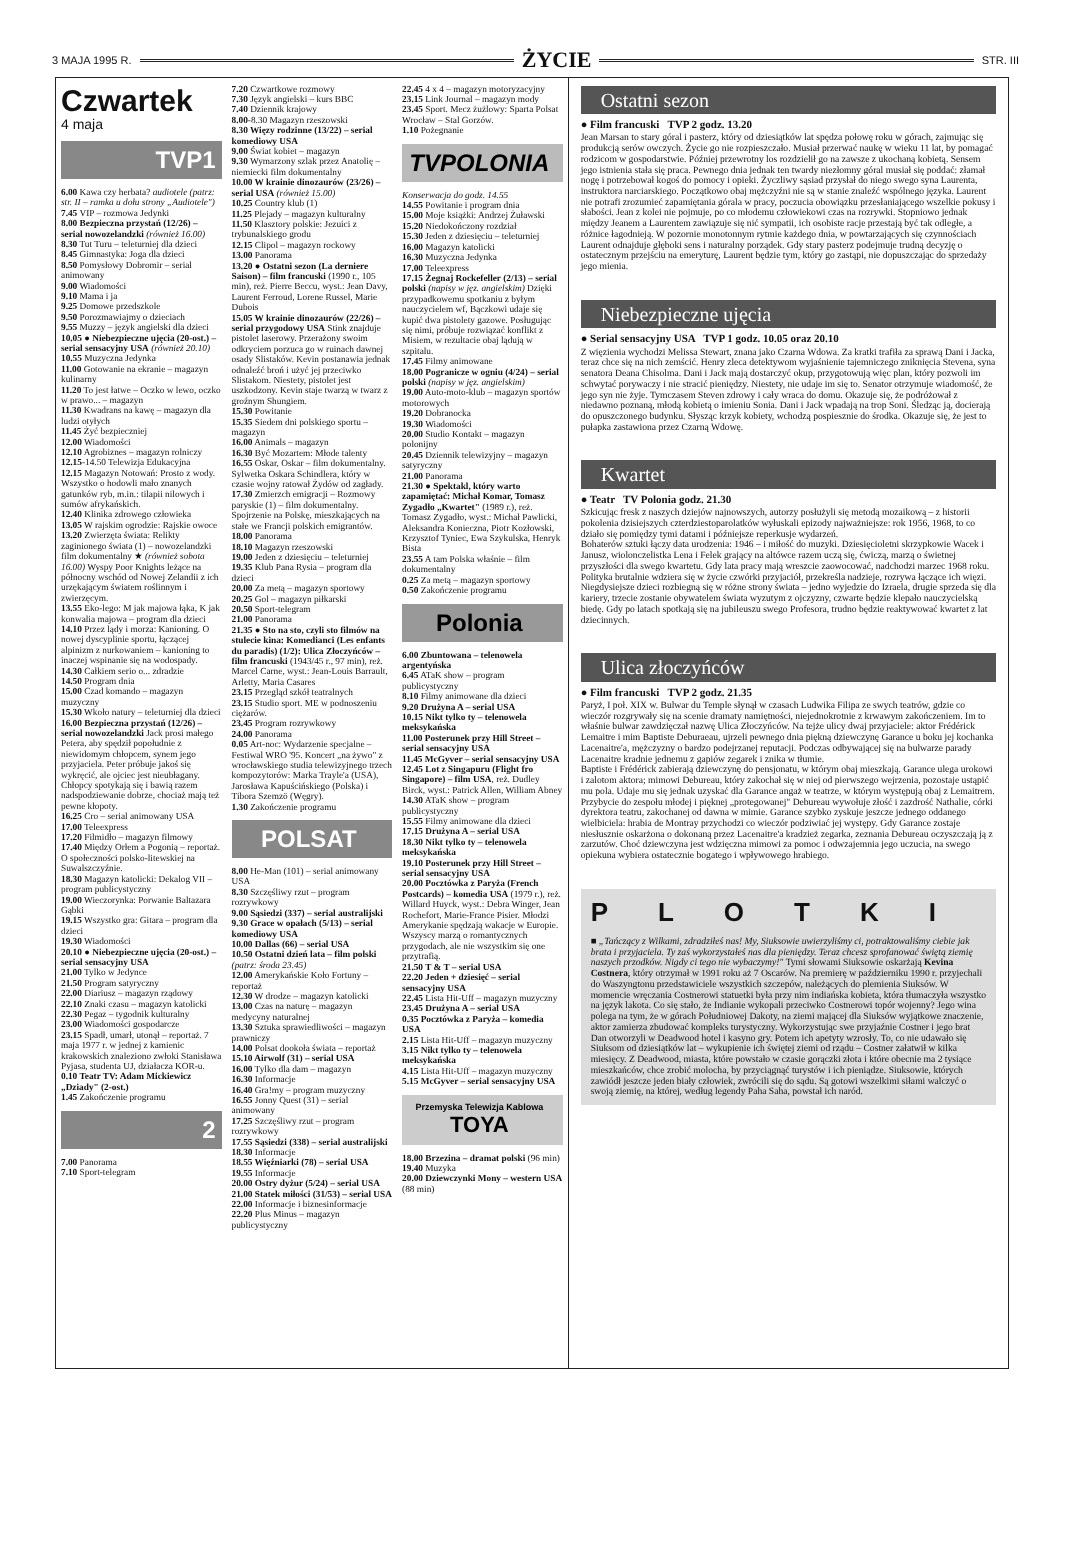3 MAJA 1995 R. ŻYCIE STR. III
Czwartek
4 maja
TVP1
6.00 Kawa czy herbata? audiotele (patrz: str. II – ramka u dołu strony „Audiotele")
7.45 VIP – rozmowa Jedynki
8.00 Bezpieczna przystań (12/26) – serial nowozelandzki (również 16.00)
8.30 Tut Turu – teleturniej dla dzieci
8.45 Gimnastyka: Joga dla dzieci
8.50 Pomysłowy Dobromir – serial animowany
9.00 Wiadomości
9.10 Mama i ja
9.25 Domowe przedszkole
9.50 Porozmawiajmy o dzieciach
9.55 Muzzy – język angielski dla dzieci
10.05 ● Niebezpieczne ujęcia (20-ost.) – serial sensacyjny USA (również 20.10)
10.55 Muzyczna Jedynka
11.00 Gotowanie na ekranie – magazyn kulinarny
11.20 To jest łatwe – Oczko w lewo, oczko w prawo... – magazyn
11.30 Kwadrans na kawę – magazyn dla ludzi otyłych
11.45 Żyć bezpieczniej
12.00 Wiadomości
12.10 Agrobiznes – magazyn rolniczy
12.15-14.50 Telewizja Edukacyjna
12.15 Magazyn Notowań: Prosto z wody. Wszystko o hodowli mało znanych gatunków ryb, m.in.: tilapii nilowych i sumów afrykańskich.
12.40 Klinika zdrowego człowieka
13.05 W rajskim ogrodzie: Rajskie owoce
13.20 Zwierzęta świata: Relikty zaginionego świata (1) – nowozelandzki film dokumentalny ★ (również sobota 16.00) Wyspy Poor Knights leżące na północny wschód od Nowej Zelandii z ich urzękającym światem roślinnym i zwierzęcym.
13.55 Eko-lego: M jak majowa łąka, K jak konwalia majowa – program dla dzieci
14.10 Przez lądy i morza: Kanioning. O nowej dyscyplinie sportu, łączącej alpinizm z nurkowaniem – kanioning to inaczej wspinanie się na wodospady.
14.30 Całkiem serio o... zdradzie
14.50 Program dnia
15.00 Czad komando – magazyn muzyczny
15.30 Wkoło natury – teleturniej dla dzieci
16.00 Bezpieczna przystań (12/26) – serial nowozelandzki Jack prosi małego Petera, aby spędził popołudnie z niewidomym chłopcem, synem jego przyjaciela. Peter próbuje jakoś się wykręcić, ale ojciec jest nieubłagany. Chłopcy spotykają się i bawią razem nadspodziewanie dobrze, chociaż mają też pewne kłopoty.
16.25 Cro – serial animowany USA
17.00 Teleexpress
17.20 Filmidło – magazyn filmowy
17.40 Między Orłem a Pogonią – reportaż. O społeczności polsko-litewskiej na Suwalszczyźnie.
18.30 Magazyn katolicki: Dekalog VII – program publicystyczny
19.00 Wieczorynka: Porwanie Baltazara Gąbki
19.15 Wszystko gra: Gitara – program dla dzieci
19.30 Wiadomości
20.10 ● Niebezpieczne ujęcia (20-ost.) – serial sensacyjny USA
21.00 Tylko w Jedynce
21.50 Program satyryczny
22.00 Diariusz – magazyn rządowy
22.10 Znaki czasu – magazyn katolicki
22.30 Pegaz – tygodnik kulturalny
23.00 Wiadomości gospodarcze
23.15 Spadł, umarł, utonął – reportaż. 7 maja 1977 r. w jednej z kamienic krakowskich znaleziono zwłoki Stanisława Pyjasa, studenta UJ, działacza KOR-u.
0.10 Teatr TV: Adam Mickiewicz „Dziady" (2-ost.)
1.45 Zakończenie programu
2
7.00 Panorama
7.10 Sport-telegram
7.20 Czwartkowe rozmowy
7.30 Język angielski – kurs BBC
7.40 Dziennik krajowy
8.00-8.30 Magazyn rzeszowski
8.30 Więzy rodzinne (13/22) – serial komediowy USA
9.00 Świat kobiet – magazyn
9.30 Wymarzony szlak przez Anatolię – niemiecki film dokumentalny
10.00 W krainie dinozaurów (23/26) – serial USA (również 15.00)
10.25 Country klub (1)
11.25 Plejady – magazyn kulturalny
11.50 Klasztory polskie: Jezuici z trybunalskiego grodu
12.15 Clipol – magazyn rockowy
13.00 Panorama
13.20 ● Ostatni sezon (La derniere Saison) – film francuski (1990 r., 105 min), reż. Pierre Beccu, wyst.: Jean Davy, Laurent Ferroud, Lorene Russel, Marie Dubois
15.05 W krainie dinozaurów (22/26) – serial przygodowy USA Stink znajduje pistolet laserowy. Przerażony swoim odkryciem porzuca go w ruinach dawnej osady Slistaków. Kevin postanawia jednak odnaleźć broń i użyć jej przeciwko Slistakom. Niestety, pistolet jest uszkodzony. Kevin staje twarzą w twarz z groźnym Shungiem.
15.30 Powitanie
15.35 Siedem dni polskiego sportu – magazyn
16.00 Animals – magazyn
16.30 Być Mozartem: Młode talenty
16.55 Oskar, Oskar – film dokumentalny. Sylwetka Oskara Schindlera, który w czasie wojny ratował Żydów od zagłady.
17.30 Zmierzch emigracji – Rozmowy paryskie (1) – film dokumentalny. Spojrzenie na Polskę, mieszkających na stałe we Francji polskich emigrantów.
18.00 Panorama
18.10 Magazyn rzeszowski
19.00 Jeden z dziesięciu – teleturniej
19.35 Klub Pana Rysia – program dla dzieci
20.00 Za metą – magazyn sportowy
20.25 Gol – magazyn piłkarski
20.50 Sport-telegram
21.00 Panorama
21.35 ● Sto na sto, czyli sto filmów na stulecie kina: Komedianci (Les enfants du paradis) (1/2): Ulica Złoczyńców – film francuski (1943/45 r., 97 min), reż. Marcel Carne, wyst.: Jean-Louis Barrault, Arletty, Maria Casares
23.15 Przegląd szkół teatralnych
23.15 Studio sport. ME w podnoszeniu ciężarów.
23.45 Program rozrywkowy
24.00 Panorama
0.05 Art-noc: Wydarzenie specjalne – Festiwal WRO '95. Koncert „na żywo" z wrocławskiego studia telewizyjnego trzech kompozytorów: Marka Trayle'a (USA), Jarosława Kapuścińskiego (Polska) i Tibora Szemzö (Węgry).
1.30 Zakończenie programu
POLSAT
8.00 He-Man (101) – serial animowany USA
8.30 Szczęśliwy rzut – program rozrywkowy
9.00 Sąsiedzi (337) – serial australijski
9.30 Grace w opałach (5/13) – serial komediowy USA
10.00 Dallas (66) – serial USA
10.50 Ostatni dzień lata – film polski (patrz: środa 23.45)
12.00 Amerykańskie Koło Fortuny – reportaż
12.30 W drodze – magazyn katolicki
13.00 Czas na naturę – magazyn medycyny naturalnej
13.30 Sztuka sprawiedliwości – magazyn prawniczy
14.00 Polsat dookoła świata – reportaż
15.10 Airwolf (31) – serial USA
16.00 Tylko dla dam – magazyn
16.30 Informacje
16.40 Gra!my – program muzyczny
16.55 Jonny Quest (31) – serial animowany
17.25 Szczęśliwy rzut – program rozrywkowy
17.55 Sąsiedzi (338) – serial australijski
18.30 Informacje
18.55 Więźniarki (78) – serial USA
19.55 Informacje
20.00 Ostry dyżur (5/24) – serial USA
21.00 Statek miłości (31/53) – serial USA
22.00 Informacje i biznesinformacje
22.20 Plus Minus – magazyn publicystyczny
22.45 4 x 4 – magazyn motoryzacyjny
23.15 Link Journal – magazyn mody
23.45 Sport. Mecz żużlowy: Sparta Polsat Wrocław – Stal Gorzów.
1.10 Pożegnanie
TVPOLONIA
Konserwacja do godz. 14.55
14.55 Powitanie i program dnia
15.00 Moje książki: Andrzej Żuławski
15.20 Niedokończony rozdział
15.30 Jeden z dziesięciu – teleturniej
16.00 Magazyn katolicki
16.30 Muzyczna Jedynka
17.00 Teleexpress
17.15 Żegnaj Rockefeller (2/13) – serial polski (napisy w jęz. angielskim) Dzięki przypadkowemu spotkaniu z byłym nauczycielem wf, Bączkowi udaje się kupić dwa pistolety gazowe. Posługując się nimi, próbuje rozwiązać konflikt z Misiem, w rezultacie obaj lądują w szpitalu.
17.45 Filmy animowane
18.00 Pogranicze w ogniu (4/24) – serial polski (napisy w jęz. angielskim)
19.00 Auto-moto-klub – magazyn sportów motorowych
19.20 Dobranocka
19.30 Wiadomości
20.00 Studio Kontakt – magazyn polonijny
20.45 Dziennik telewizyjny – magazyn satyryczny
21.00 Panorama
21.30 ● Spektakl, który warto zapamiętać: Michał Komar, Tomasz Zygadło „Kwartet" (1989 r.), reż. Tomasz Zygadło, wyst.: Michał Pawlicki, Aleksandra Konieczna, Piotr Kozłowski, Krzysztof Tyniec, Ewa Szykulska, Henryk Bista
23.55 A tam Polska właśnie – film dokumentalny
0.25 Za metą – magazyn sportowy
0.50 Zakończenie programu
Polonia
6.00 Zbuntowana – telenowela argentyńska
6.45 ATaK show – program publicystyczny
8.10 Filmy animowane dla dzieci
9.20 Drużyna A – serial USA
10.15 Nikt tylko ty – telenowela meksykańska
11.00 Posterunek przy Hill Street – serial sensacyjny USA
11.45 McGyver – serial sensacyjny USA
12.45 Lot z Singapuru (Flight fro Singapore) – film USA, reż. Dudley Birck, wyst.: Patrick Allen, William Abney
14.30 ATaK show – program publicystyczny
15.55 Filmy animowane dla dzieci
17.15 Drużyna A – serial USA
18.30 Nikt tylko ty – telenowela meksykańska
19.10 Posterunek przy Hill Street – serial sensacyjny USA
20.00 Pocztówka z Paryża (French Postcards) – komedia USA (1979 r.), reż. Willard Huyck, wyst.: Debra Winger, Jean Rochefort, Marie-France Pisier. Młodzi Amerykanie spędzają wakacje w Europie. Wszyscy marzą o romantycznych przygodach, ale nie wszystkim się one przytrafią.
21.50 T & T – serial USA
22.20 Jeden + dziesięć – serial sensacyjny USA
22.45 Lista Hit-Uff – magazyn muzyczny
23.45 Drużyna A – serial USA
0.35 Pocztówka z Paryża – komedia USA
2.15 Lista Hit-Uff – magazyn muzyczny
3.15 Nikt tylko ty – telenowela meksykańska
4.15 Lista Hit-Uff – magazyn muzyczny
5.15 McGyver – serial sensacyjny USA
Przemyska Telewizja Kablowa
TOYA
18.00 Brzezina – dramat polski (96 min)
19.40 Muzyka
20.00 Dziewczynki Mony – western USA (88 min)
Ostatni sezon
● Film francuski TVP 2 godz. 13.20
Jean Marsan to stary góral i pasterz, który od dziesiątków lat spędza połowę roku w górach, zajmując się produkcją serów owczych. Życie go nie rozpieszczało. Musiał przerwać naukę w wieku 11 lat, by pomagać rodzicom w gospodarstwie. Później przewrotny los rozdzielił go na zawsze z ukochaną kobietą. Sensem jego istnienia stała się praca. Pewnego dnia jednak ten twardy niezłomny góral musiał się poddać: złamał nogę i potrzebował kogoś do pomocy i opieki. Życzliwy sąsiad przysłał do niego swego syna Laurenta, instruktora narciarskiego. Początkowo obaj mężczyźni nie są w stanie znaleźć wspólnego języka. Laurent nie potrafi zrozumieć zapamiętania górala w pracy, poczucia obowiązku przesłaniającego wszelkie pokusy i słabości. Jean z kolei nie pojmuje, po co młodemu człowiekowi czas na rozrywki. Stopniowo jednak między Jeanem a Laurentem zawiązuje się nić sympatii, ich osobiste racje przestają być tak odległe, a różnice łagodnieją. W pozornie monotonnym rytmie każdego dnia, w powtarzających się czynnościach Laurent odnajduje głęboki sens i naturalny porządek. Gdy stary pasterz podejmuje trudną decyzję o ostatecznym przejściu na emeryturę, Laurent będzie tym, który go zastąpi, nie dopuszczając do sprzedaży jego mienia.
Niebezpieczne ujęcia
● Serial sensacyjny USA TVP 1 godz. 10.05 oraz 20.10
Z więzienia wychodzi Melissa Stewart, znana jako Czarna Wdowa. Za kratki trafiła za sprawą Dani i Jacka, teraz chce się na nich zemścić. Henry zleca detektywom wyjaśnienie tajemniczego zniknięcia Stevena, syna senatora Deana Chisolma. Dani i Jack mają dostarczyć okup, przygotowują więc plan, który pozwoli im schwytać porywaczy i nie stracić pieniędzy. Niestety, nie udaje im się to. Senator otrzymuje wiadomość, że jego syn nie żyje. Tymczasem Steven zdrowy i cały wraca do domu. Okazuje się, że podróżował z niedawno poznaną, młodą kobietą o imieniu Sonia. Dani i Jack wpadają na trop Soni. Śledząc ją, docierają do opuszczonego budynku. Słysząc krzyk kobiety, wchodzą pospiesznie do środka. Okazuje się, że jest to pułapka zastawiona przez Czarną Wdowę.
Kwartet
● Teatr TV Polonia godz. 21.30
Szkicując fresk z naszych dziejów najnowszych, autorzy posłużyli się metodą mozaikową – z historii pokolenia dzisiejszych czterdziestoparolatków wyłuskali epizody najważniejsze: rok 1956, 1968, to co działo się pomiędzy tymi datami i późniejsze reperkusje wydarzeń.
Bohaterów sztuki łączy data urodzenia: 1946 – i miłość do muzyki. Dziesięcioletni skrzypkowie Wacek i Janusz, wiolonczelistka Lena i Felek grający na altówce razem uczą się, ćwiczą, marzą o świetnej przyszłości dla swego kwartetu. Gdy lata pracy mają wreszcie zaowocować, nadchodzi marzec 1968 roku. Polityka brutalnie wdziera się w życie czwórki przyjaciół, przekreśla nadzieje, rozrywa łączące ich więzi. Niegdysiejsze dzieci rozbiegną się w różne strony świata – jedno wyjedzie do Izraela, drugie sprzeda się dla kariery, trzecie zostanie obywatelem świata wyzutym z ojczyzny, czwarte będzie klepało nauczycielską biedę. Gdy po latach spotkają się na jubileuszu swego Profesora, trudno będzie reaktywować kwartet z lat dziecinnych.
Ulica złoczyńców
● Film francuski TVP 2 godz. 21.35
Paryż, I poł. XIX w. Bulwar du Temple słynął w czasach Ludwika Filipa ze swych teatrów, gdzie co wieczór rozgrywały się na scenie dramaty namiętności, niejednokrotnie z krwawym zakończeniem. Im to właśnie bulwar zawdzięczał nazwę Ulica Złoczyńców. Na tejże ulicy dwaj przyjaciele: aktor Frédérick Lemaitre i mim Baptiste Deburaeau, ujrzeli pewnego dnia piękną dziewczynę Garance u boku jej kochanka Lacenaitre'a, mężczyzny o bardzo podejrzanej reputacji. Podczas odbywającej się na bulwarze parady Lacenaitre kradnie jednemu z gapiów zegarek i znika w tłumie.
Baptiste i Frédérick zabierają dziewczynę do pensjonatu, w którym obaj mieszkają. Garance ulega urokowi i zalotom aktora; mimowi Debureau, który zakochał się w niej od pierwszego wejrzenia, pozostaje ustąpić mu pola. Udaje mu się jednak uzyskać dla Garance angaż w teatrze, w którym występują obaj z Lemaitrem. Przybycie do zespołu młodej i pięknej „protegowanej" Debureau wywołuje złość i zazdrość Nathalie, córki dyrektora teatru, zakochanej od dawna w mimie. Garance szybko zyskuje jeszcze jednego oddanego wielbiciela: hrabia de Montray przychodzi co wieczór podziwiać jej występy. Gdy Garance zostaje niesłusznie oskarżona o dokonaną przez Lacenaitre'a kradzież zegarka, zeznania Debureau oczyszczają ją z zarzutów. Choć dziewczyna jest wdzięczna mimowi za pomoc i odwzajemnia jego uczucia, na swego opiekuna wybiera ostatecznie bogatego i wpływowego hrabiego.
PLOTKI
■ „Tańczący z Wilkami, zdradziłeś nas! My, Siuksowie uwierzyliśmy ci, potraktowaliśmy ciebie jak brata i przyjaciela. Ty zaś wykorzystałeś nas dla pieniędzy. Teraz chcesz sprofanować świętą ziemię naszych przodków. Nigdy ci tego nie wybaczymy!" Tymi słowami Siuksowie oskarżają Kevina Costnera, który otrzymał w 1991 roku aż 7 Oscarów. Na premierę w październiku 1990 r. przyjechali do Waszyngtonu przedstawiciele wszystkich szczepów, należących do plemienia Siuksów. W momencie wręczania Costnerowi statuetki była przy nim indiańska kobieta, która tłumaczyła wszystko na język lakota. Co się stało, że Indianie wykopali przeciwko Costnerowi topór wojenny? Jego wina polega na tym, że w górach Południowej Dakoty, na ziemi mającej dla Siuksów wyjątkowe znaczenie, aktor zamierza zbudować kompleks turystyczny. Wykorzystując swe przyjaźnie Costner i jego brat Dan otworzyli w Deadwood hotel i kasyno gry. Potem ich apetyty wzrosły. To, co nie udawało się Siuksom od dziesiątków lat – wykupienie ich świętej ziemi od rządu – Costner załatwił w kilka miesięcy. Z Deadwood, miasta, które powstało w czasie gorączki złota i które obecnie ma 2 tysiące mieszkańców, chce zrobić molocha, by przyciągnąć turystów i ich pieniądze. Siuksowie, których zawiódł jeszcze jeden biały człowiek, zwrócili się do sądu. Są gotowi wszelkimi siłami walczyć o swoją ziemię, na której, według legendy Paha Saha, powstał ich naród.